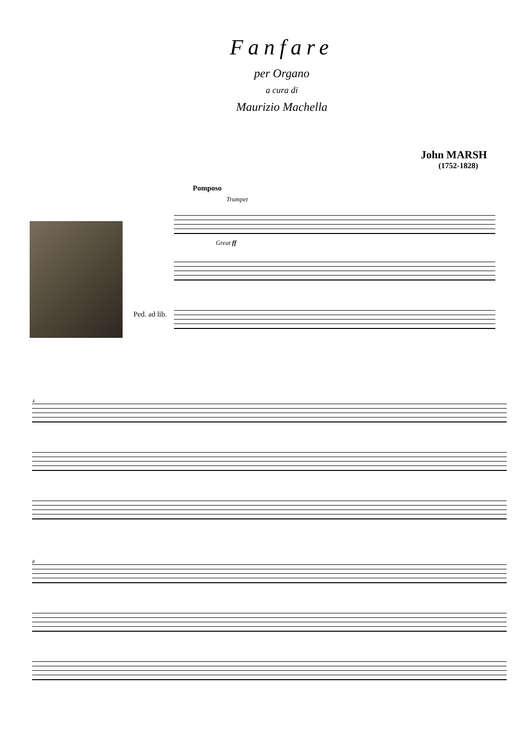Fanfare
per Organo
a cura di
Maurizio Machella
John MARSH
(1752-1828)
Pomposo
Trumpet
Ped. ad lib.
Great ff
4
8